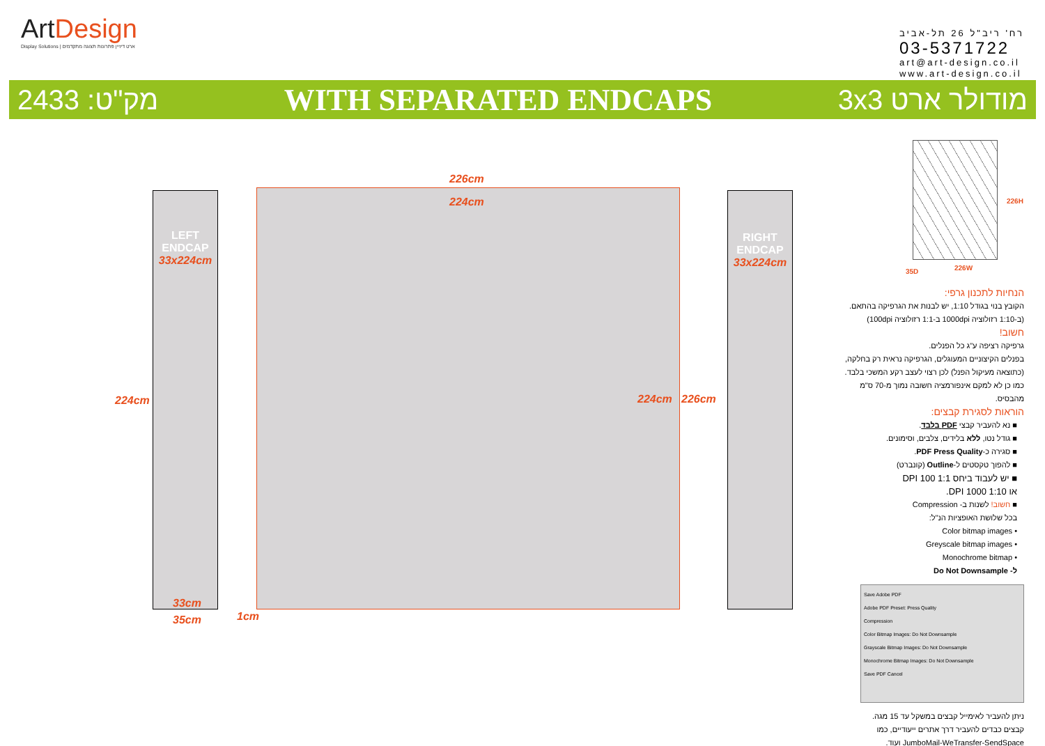ArtDesign
Display Solutions | ארט דיזיין פתרונות תצוגה מתקדמים
רח' ריב"ל 26 תל-אביב
03-5371722
art@art-design.co.il
www.art-design.co.il
2433 :מק"ט WITH SEPARATED ENDCAPS 3x3 מודולר ארט
LEFT
ENDCAP
33x224cm
RIGHT
ENDCAP
33x224cm
226cm
224cm
224cm 224cm 226cm
33cm
35cm 1cm
226H
226W
35D
הנחיות לתכנון גרפי:
הקובץ בנוי בגודל 1:10, יש לבנות את הגרפיקה בהתאם.
(ב-1:10 רזולוציה 1000dpi ב-1:1 רזולוציה 100dpi)
חשוב!
גרפיקה רציפה ע"ג כל הפנלים.
בפנלים הקיצוניים המעוגלים, הגרפיקה נראית רק בחלקה,
(כתוצאה מעיקול הפנל) לכן רצוי לעצב רקע המשכי בלבד.
כמו כן לא למקם אינפורמציה חשובה נמוך מ-70 ס"מ מהבסיס.
הוראות לסגירת קבצים:
■ נא להעביר קבצי PDF בלבד.
■ גודל נטו, ללא בלידים, צלבים, וסימונים.
■ סגירה כ-PDF Press Quality.
■ להפוך טקסטים ל-Outline (קונברט)
■ יש לעבוד ביחס 1:1 DPI 100
או 1:10 DPI 1000.
■ חשוב! לשנות ב- Compression
בכל שלושת האופציות הנ"ל:
• Color bitmap images
• Greyscale bitmap images
• Monochrome bitmap
ל- Do Not Downsample
Save Adobe PDF
Adobe PDF Preset: Press Quality
Compression
Color Bitmap Images: Do Not Downsample
Grayscale Bitmap Images: Do Not Downsample
Monochrome Bitmap Images: Do Not Downsample
Save PDF Cancel
ניתן להעביר לאימייל קבצים במשקל עד 15 מגה.
קבצים כבדים להעביר דרך אתרים ייעודיים, כמו
JumboMail-WeTransfer-SendSpace ועוד.